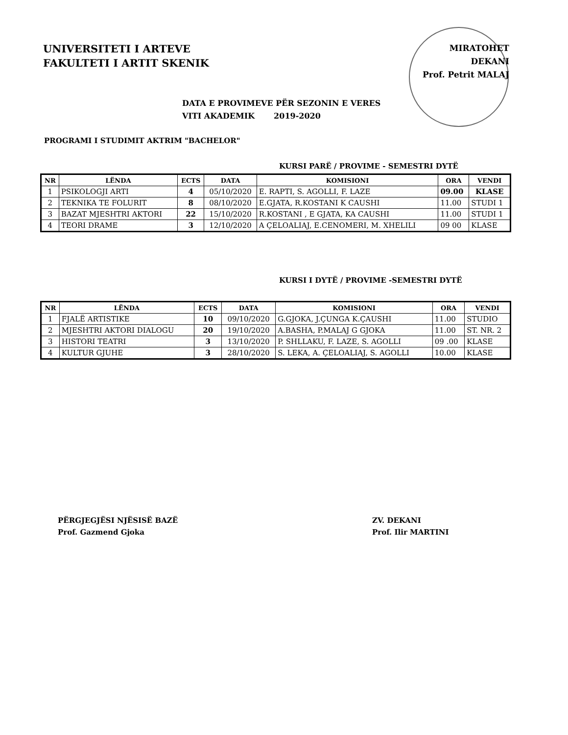UNIVERSITETI I ARTEVE
FAKULTETI I ARTIT SKENIK
MIRATOHET
DEKANI
Prof. Petrit MALAJ
DATA E PROVIMEVE PËR SEZONIN E VERES
VITI AKADEMIK 2019-2020
PROGRAMI I STUDIMIT AKTRIM "BACHELOR"
KURSI PARË / PROVIME - SEMESTRI DYTË
| NR | LËNDA | ECTS | DATA | KOMISIONI | ORA | VENDI |
| --- | --- | --- | --- | --- | --- | --- |
| 1 | PSIKOLOGJI ARTI | 4 | 05/10/2020 | E. RAPTI, S. AGOLLI, F. LAZE | 09.00 | KLASE |
| 2 | TEKNIKA TE FOLURIT | 8 | 08/10/2020 | E.GJATA, R.KOSTANI K CAUSHI | 11.00 | STUDI 1 |
| 3 | BAZAT MJESHTRI AKTORI | 22 | 15/10/2020 | R.KOSTANI , E GJATA, KA CAUSHI | 11.00 | STUDI 1 |
| 4 | TEORI DRAME | 3 | 12/10/2020 | A ÇELOALIAJ, E.CENOMERI, M. XHELILI | 09 00 | KLASE |
KURSI I DYTË / PROVIME -SEMESTRI DYTË
| NR | LËNDA | ECTS | DATA | KOMISIONI | ORA | VENDI |
| --- | --- | --- | --- | --- | --- | --- |
| 1 | FJALË ARTISTIKE | 10 | 09/10/2020 | G.GJOKA, J.ÇUNGA K.ÇAUSHI | 11.00 | STUDIO |
| 2 | MJESHTRI AKTORI DIALOGU | 20 | 19/10/2020 | A.BASHA, P.MALAJ G GJOKA | 11.00 | ST. NR. 2 |
| 3 | HISTORI TEATRI | 3 | 13/10/2020 | P. SHLLAKU, F. LAZE, S. AGOLLI | 09 .00 | KLASE |
| 4 | KULTUR GJUHE | 3 | 28/10/2020 | S. LEKA, A. ÇELOALIAJ, S. AGOLLI | 10.00 | KLASE |
PËRGJEGJËSI NJËSISË BAZË
Prof. Gazmend Gjoka
ZV. DEKANI
Prof. Ilir MARTINI